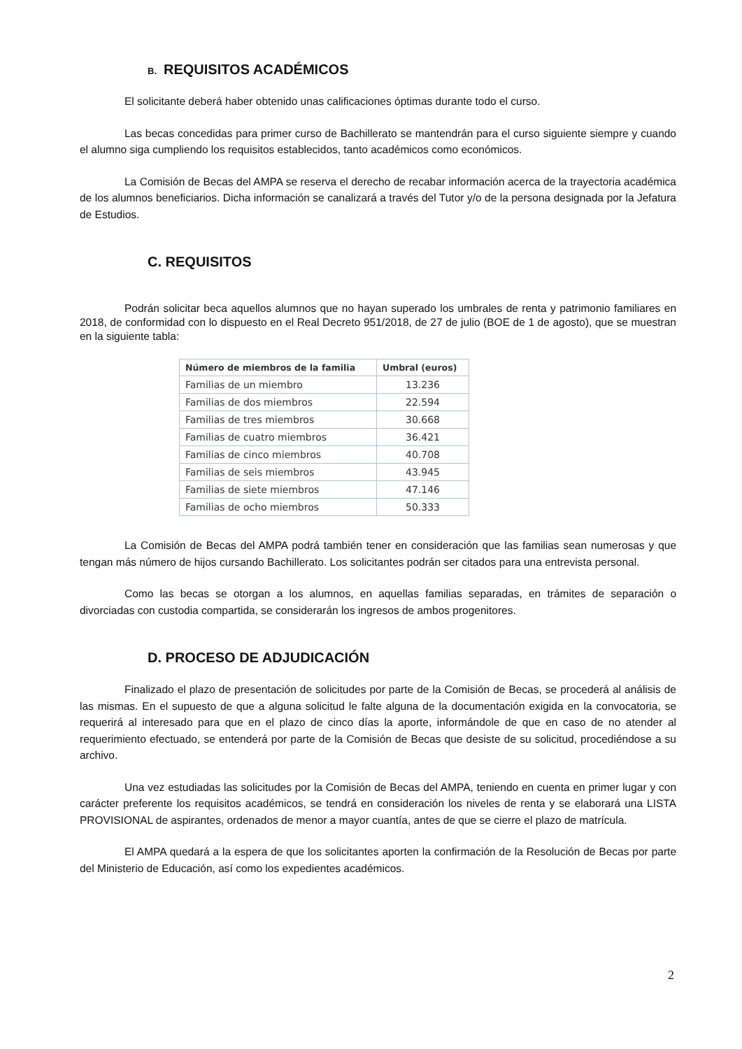B. REQUISITOS ACADÉMICOS
El solicitante deberá haber obtenido unas calificaciones óptimas durante todo el curso.
Las becas concedidas para primer curso de Bachillerato se mantendrán para el curso siguiente siempre y cuando el alumno siga cumpliendo los requisitos establecidos, tanto académicos como económicos.
La Comisión de Becas del AMPA se reserva el derecho de recabar información acerca de la trayectoria académica de los alumnos beneficiarios. Dicha información se canalizará a través del Tutor y/o de la persona designada por la Jefatura de Estudios.
C. REQUISITOS
Podrán solicitar beca aquellos alumnos que no hayan superado los umbrales de renta y patrimonio familiares en 2018, de conformidad con lo dispuesto en el Real Decreto 951/2018, de 27 de julio (BOE de 1 de agosto), que se muestran en la siguiente tabla:
| Número de miembros de la familia | Umbral (euros) |
| --- | --- |
| Familias de un miembro | 13.236 |
| Familias de dos miembros | 22.594 |
| Familias de tres miembros | 30.668 |
| Familias de cuatro miembros | 36.421 |
| Familias de cinco miembros | 40.708 |
| Familias de seis miembros | 43.945 |
| Familias de siete miembros | 47.146 |
| Familias de ocho miembros | 50.333 |
La Comisión de Becas del AMPA podrá también tener en consideración que las familias sean numerosas y que tengan más número de hijos cursando Bachillerato. Los solicitantes podrán ser citados para una entrevista personal.
Como las becas se otorgan a los alumnos, en aquellas familias separadas, en trámites de separación o divorciadas con custodia compartida, se considerarán los ingresos de ambos progenitores.
D. PROCESO DE ADJUDICACIÓN
Finalizado el plazo de presentación de solicitudes por parte de la Comisión de Becas, se procederá al análisis de las mismas. En el supuesto de que a alguna solicitud le falte alguna de la documentación exigida en la convocatoria, se requerirá al interesado para que en el plazo de cinco días la aporte, informándole de que en caso de no atender al requerimiento efectuado, se entenderá por parte de la Comisión de Becas que desiste de su solicitud, procediéndose a su archivo.
Una vez estudiadas las solicitudes por la Comisión de Becas del AMPA, teniendo en cuenta en primer lugar y con carácter preferente los requisitos académicos, se tendrá en consideración los niveles de renta y se elaborará una LISTA PROVISIONAL de aspirantes, ordenados de menor a mayor cuantía, antes de que se cierre el plazo de matrícula.
El AMPA quedará a la espera de que los solicitantes aporten la confirmación de la Resolución de Becas por parte del Ministerio de Educación, así como los expedientes académicos.
2